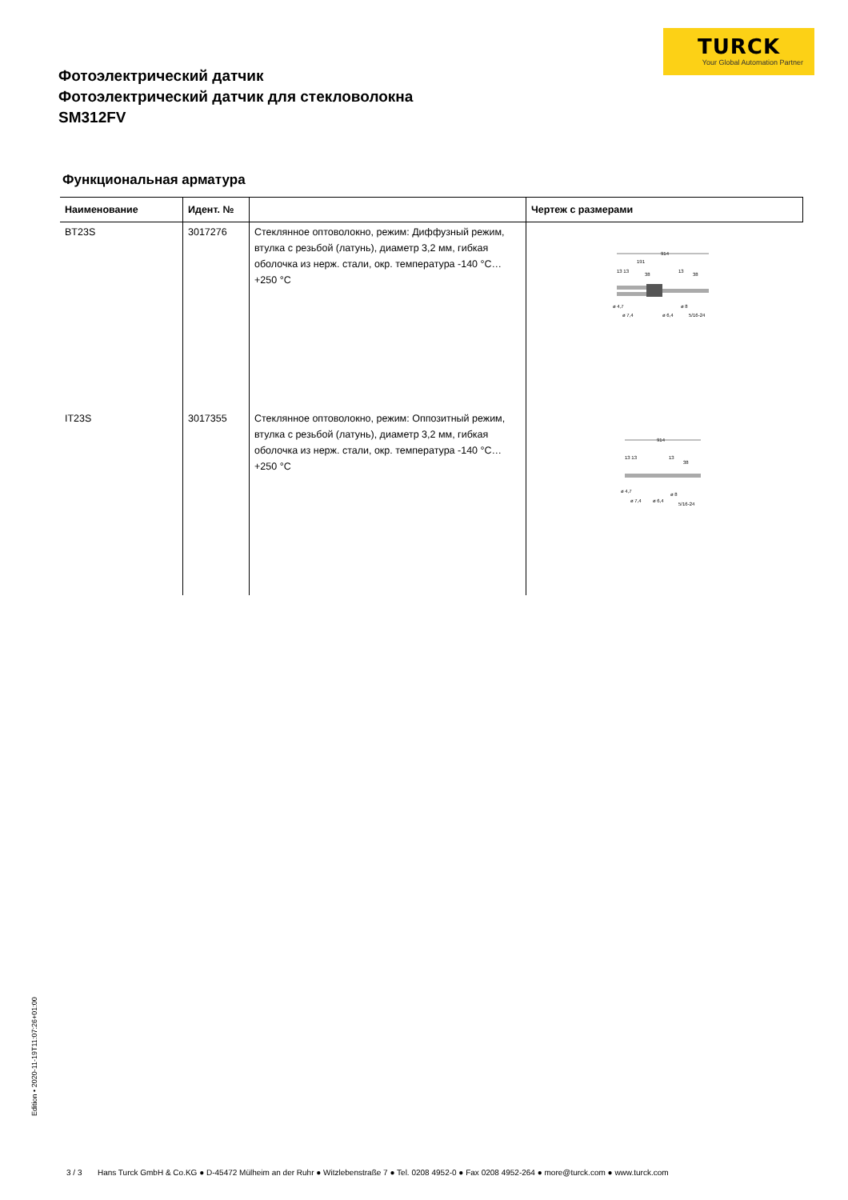TURCK
Your Global Automation Partner
Фотоэлектрический датчик
Фотоэлектрический датчик для стекловолокна
SM312FV
Функциональная арматура
| Наименование | Идент. № | | Чертеж с размерами |
| --- | --- | --- | --- |
| BT23S | 3017276 | Стеклянное оптоволокно, режим: Диффузный режим, втулка с резьбой (латунь), диаметр 3,2 мм, гибкая оболочка из нерж. стали, окр. температура -140 °C…+250 °C | 914 191 13 13 38 13 38 ø 4,7 ø 7,4 ø 6,4 ø 8 5/16-24 |
| IT23S | 3017355 | Стеклянное оптоволокно, режим: Оппозитный режим, втулка с резьбой (латунь), диаметр 3,2 мм, гибкая оболочка из нерж. стали, окр. температура -140 °C…+250 °C | 914 13 13 13 38 ø 4,7 ø 7,4 ø 6,4 ø 8 5/16-24 |
Edition • 2020-11-19T11:07:26+01:00
3 / 3 Hans Turck GmbH & Co.KG ● D-45472 Mülheim an der Ruhr ● Witzlebenstraße 7 ● Tel. 0208 4952-0 ● Fax 0208 4952-264 ● more@turck.com ● www.turck.com